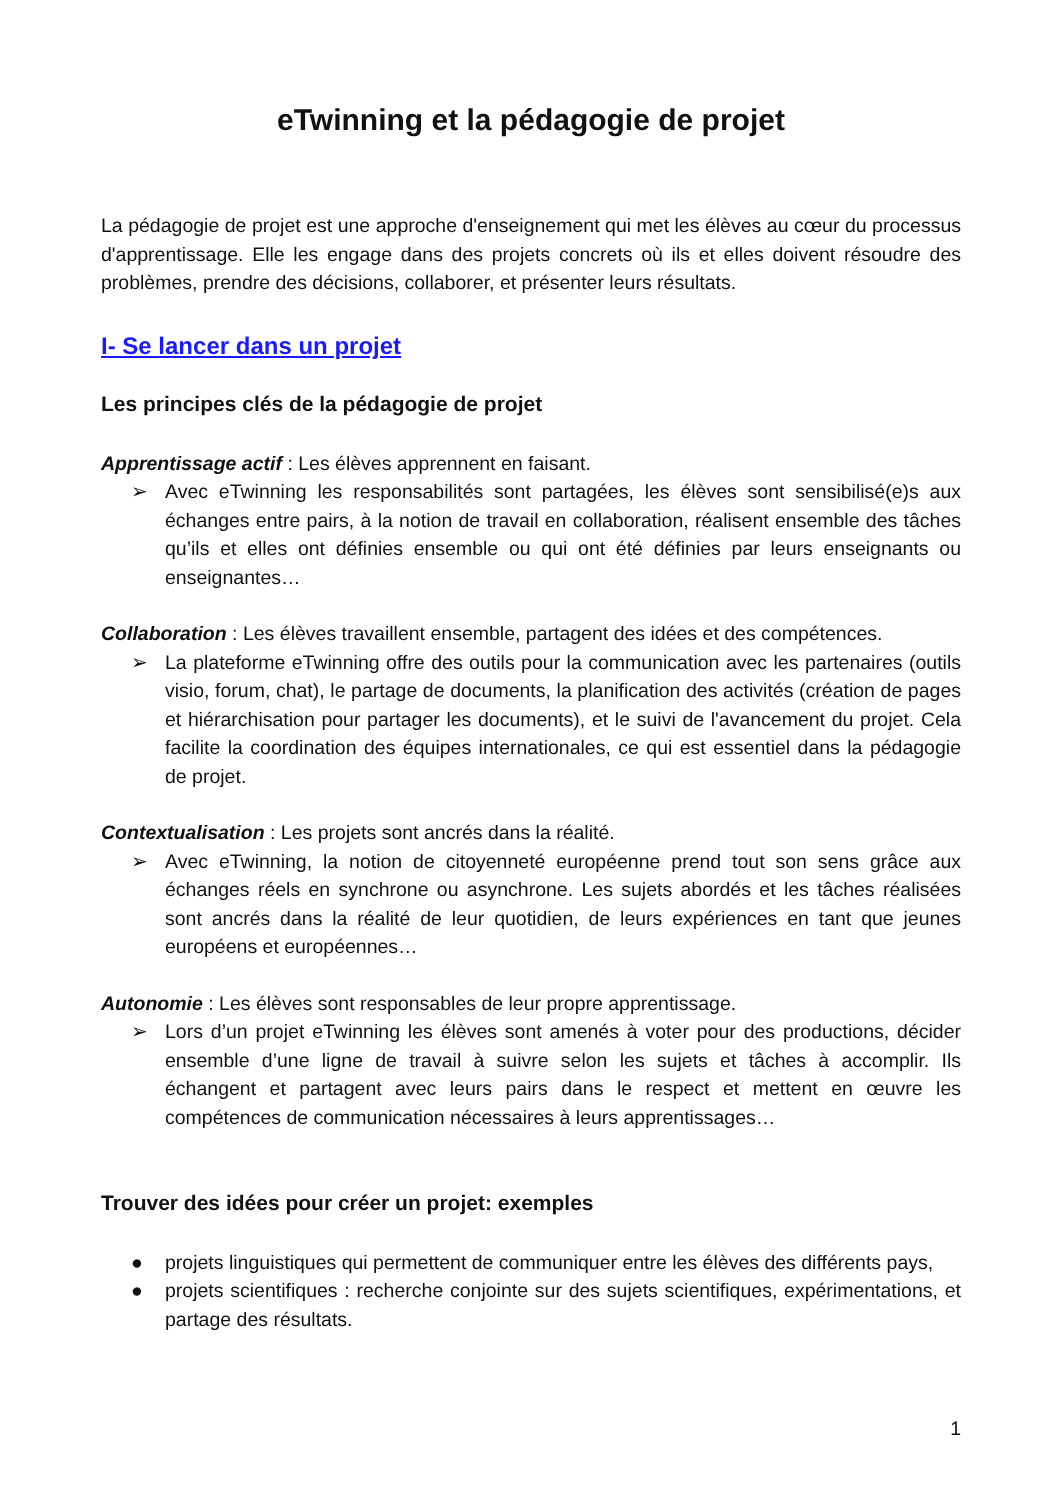eTwinning et la pédagogie de projet
La pédagogie de projet est une approche d'enseignement qui met les élèves au cœur du processus d'apprentissage. Elle les engage dans des projets concrets où ils et elles doivent résoudre des problèmes, prendre des décisions, collaborer, et présenter leurs résultats.
I- Se lancer dans un projet
Les principes clés de la pédagogie de projet
Apprentissage actif : Les élèves apprennent en faisant.
➢ Avec eTwinning les responsabilités sont partagées, les élèves sont sensibilisé(e)s aux échanges entre pairs, à la notion de travail en collaboration, réalisent ensemble des tâches qu’ils et elles ont définies ensemble ou qui ont été définies par leurs enseignants ou enseignantes…
Collaboration : Les élèves travaillent ensemble, partagent des idées et des compétences.
➢ La plateforme eTwinning offre des outils pour la communication avec les partenaires (outils visio, forum, chat), le partage de documents, la planification des activités (création de pages et hiérarchisation pour partager les documents), et le suivi de l'avancement du projet. Cela facilite la coordination des équipes internationales, ce qui est essentiel dans la pédagogie de projet.
Contextualisation : Les projets sont ancrés dans la réalité.
➢ Avec eTwinning, la notion de citoyenneté européenne prend tout son sens grâce aux échanges réels en synchrone ou asynchrone. Les sujets abordés et les tâches réalisées sont ancrés dans la réalité de leur quotidien, de leurs expériences en tant que jeunes européens et européennes…
Autonomie : Les élèves sont responsables de leur propre apprentissage.
➢ Lors d’un projet eTwinning les élèves sont amenés à voter pour des productions, décider ensemble d’une ligne de travail à suivre selon les sujets et tâches à accomplir. Ils échangent et partagent avec leurs pairs dans le respect et mettent en œuvre les compétences de communication nécessaires à leurs apprentissages…
Trouver des idées pour créer un projet: exemples
● projets linguistiques qui permettent de communiquer entre les élèves des différents pays,
● projets scientifiques : recherche conjointe sur des sujets scientifiques, expérimentations, et partage des résultats.
1